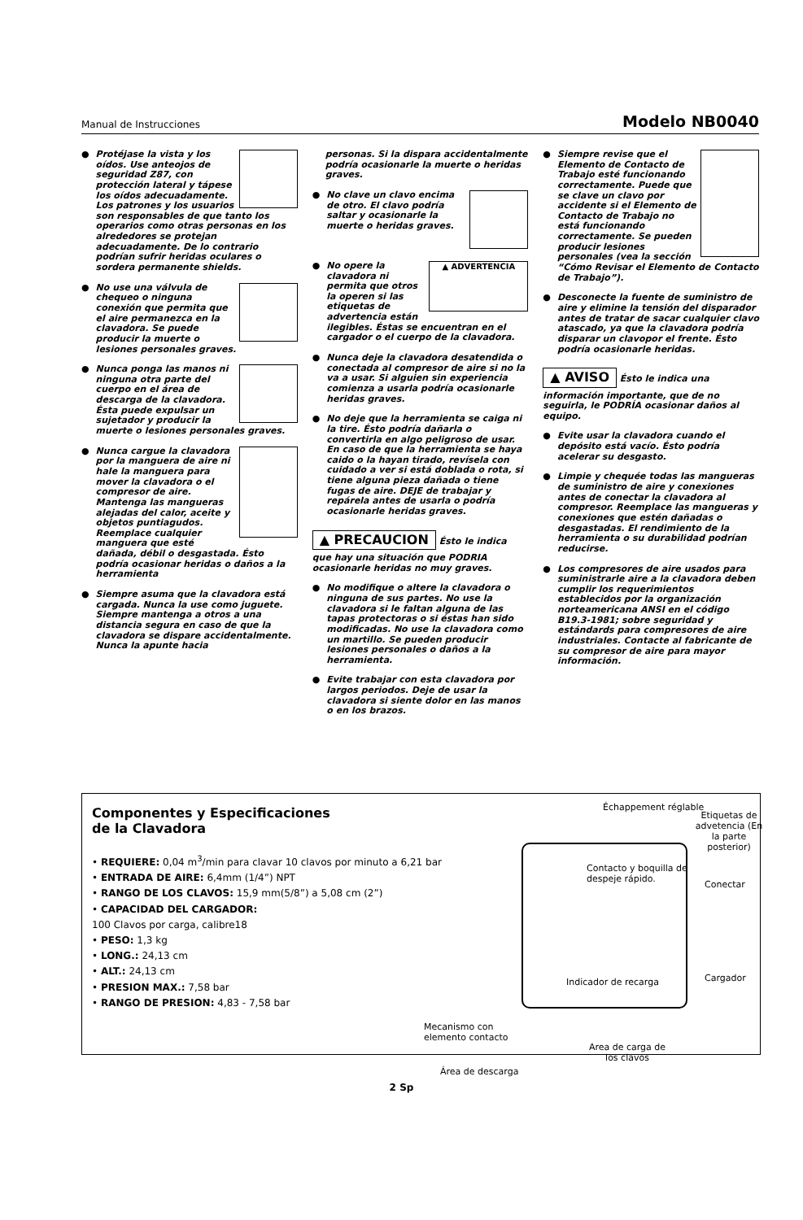Manual de Instrucciones Modelo NB0040
● Protéjase la vista y los oídos. Use anteojos de seguridad Z87, con protección lateral y tápese los oídos adecuadamente. Los patrones y los usuarios son responsables de que tanto los operarios como otras personas en los alrededores se protejan adecuadamente. De lo contrario podrían sufrir heridas oculares o sordera permanente shields.
● No use una válvula de chequeo o ninguna conexión que permita que el aire permanezca en la clavadora. Se puede producir la muerte o lesiones personales graves.
● Nunca ponga las manos ni ninguna otra parte del cuerpo en el área de descarga de la clavadora. Ésta puede expulsar un sujetador y producir la muerte o lesiones personales graves.
● Nunca cargue la clavadora por la manguera de aire ni hale la manguera para mover la clavadora o el compresor de aire. Mantenga las mangueras alejadas del calor, aceite y objetos puntiagudos. Reemplace cualquier manguera que esté dañada, débil o desgastada. Ésto podría ocasionar heridas o daños a la herramienta
● Siempre asuma que la clavadora está cargada. Nunca la use como juguete. Siempre mantenga a otros a una distancia segura en caso de que la clavadora se dispare accidentalmente. Nunca la apunte hacia
personas. Si la dispara accidentalmente podría ocasionarle la muerte o heridas graves.
● No clave un clavo encima de otro. El clavo podría saltar y ocasionarle la muerte o heridas graves.
●
▲ ADVERTENCIA
No opere la clavadora ni permita que otros la operen si las etiquetas de advertencia están ilegibles. Éstas se encuentran en el cargador o el cuerpo de la clavadora.
● Nunca deje la clavadora desatendida o conectada al compresor de aire si no la va a usar. Si alguien sin experiencia comienza a usarla podría ocasionarle heridas graves.
● No deje que la herramienta se caiga ni la tire. Ésto podría dañarla o convertirla en algo peligroso de usar. En caso de que la herramienta se haya caido o la hayan tirado, revísela con cuidado a ver si está doblada o rota, si tiene alguna pieza dañada o tiene fugas de aire. DEJE de trabajar y repárela antes de usarla o podría ocasionarle heridas graves.
▲ PRECAUCION Ésto le indica que hay una situación que PODRIA ocasionarle heridas no muy graves.
● No modifique o altere la clavadora o ninguna de sus partes. No use la clavadora si le faltan alguna de las tapas protectoras o si éstas han sido modificadas. No use la clavadora como un martillo. Se pueden producir lesiones personales o daños a la herramienta.
● Evite trabajar con esta clavadora por largos periodos. Deje de usar la clavadora si siente dolor en las manos o en los brazos.
● Siempre revise que el Elemento de Contacto de Trabajo esté funcionando correctamente. Puede que se clave un clavo por accidente si el Elemento de Contacto de Trabajo no está funcionando correctamente. Se pueden producir lesiones personales (vea la sección “Cómo Revisar el Elemento de Contacto de Trabajo”).
● Desconecte la fuente de suministro de aire y elimine la tensión del disparador antes de tratar de sacar cualquier clavo atascado, ya que la clavadora podría disparar un clavopor el frente. Ésto podría ocasionarle heridas.
▲ AVISO Ésto le indica una información importante, que de no seguirla, le PODRÍA ocasionar daños al equipo.
● Evite usar la clavadora cuando el depósito está vacío. Ésto podría acelerar su desgasto.
● Limpie y chequée todas las mangueras de suministro de aire y conexiones antes de conectar la clavadora al compresor. Reemplace las mangueras y conexiones que estén dañadas o desgastadas. El rendimiento de la herramienta o su durabilidad podrían reducirse.
● Los compresores de aire usados para suministrarle aire a la clavadora deben cumplir los requerimientos establecidos por la organización norteamericana ANSI en el código B19.3-1981; sobre seguridad y estándards para compresores de aire industriales. Contacte al fabricante de su compresor de aire para mayor información.
Componentes y Especificaciones
de la Clavadora
• REQUIERE: 0,04 m<sup>3</sup>/min para clavar 10 clavos por minuto a 6,21 bar
• ENTRADA DE AIRE: 6,4mm (1/4”) NPT
• RANGO DE LOS CLAVOS: 15,9 mm(5/8”) a 5,08 cm (2”)
• CAPACIDAD DEL CARGADOR:
100 Clavos por carga, calibre18
• PESO: 1,3 kg
• LONG.: 24,13 cm
• ALT.: 24,13 cm
• PRESION MAX.: 7,58 bar
• RANGO DE PRESION: 4,83 - 7,58 bar
Échappement réglable
Etiquetas de advetencia (En la parte posterior)
Contacto y boquilla de
despeje rápido.
Conectar
Indicador de recarga Cargador
Mecanismo con
elemento contacto
Area de carga de
los clavos
Área de descarga
2 Sp